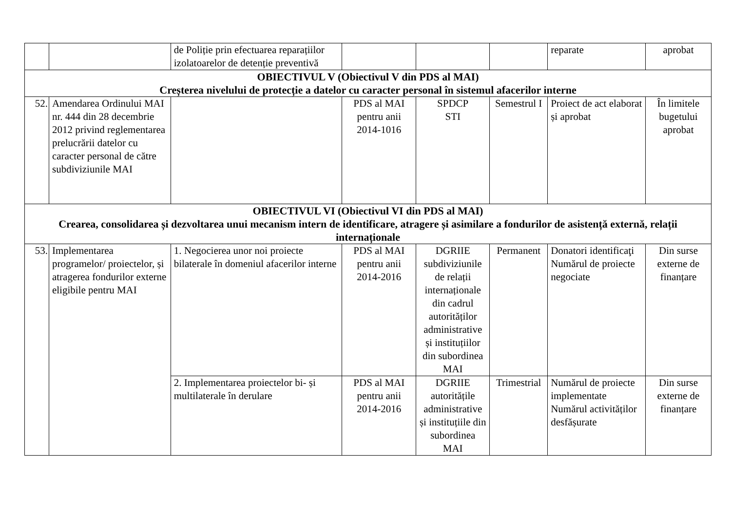| | | de Poliție prin efectuarea reparațiilor izolatoarelor de detenție preventivă | | | | reparate | aprobat |
| OBIECTIVUL V (Obiectivul V din PDS al MAI) Creșterea nivelului de protecție a datelor cu caracter personal în sistemul afacerilor interne | | | | | | | |
| 52. | Amendarea Ordinului MAI nr. 444 din 28 decembrie 2012 privind reglementarea prelucrării datelor cu caracter personal de către subdiviziunile MAI | | PDS al MAI pentru anii 2014-1016 | SPDCP STI | Semestrul I | Proiect de act elaborat și aprobat | În limitele bugetului aprobat |
| OBIECTIVUL VI (Obiectivul VI din PDS al MAI) Crearea, consolidarea și dezvoltarea unui mecanism intern de identificare, atragere și asimilare a fondurilor de asistență externă, relații internaționale | | | | | | | |
| 53. | Implementarea programelor/ proiectelor, și atragerea fondurilor externe eligibile pentru MAI | 1. Negocierea unor noi proiecte bilaterale în domeniul afacerilor interne | PDS al MAI pentru anii 2014-2016 | DGRIIE subdiviziunile de relații internaționale din cadrul autorităților administrative și instituțiilor din subordinea MAI | Permanent | Donatori identificaţi Numărul de proiecte negociate | Din surse externe de finanțare |
| | | 2. Implementarea proiectelor bi- și multilaterale în derulare | PDS al MAI pentru anii 2014-2016 | DGRIIE autoritățile administrative și instituțiile din subordinea MAI | Trimestrial | Numărul de proiecte implementate Numărul activităților desfășurate | Din surse externe de finanțare |